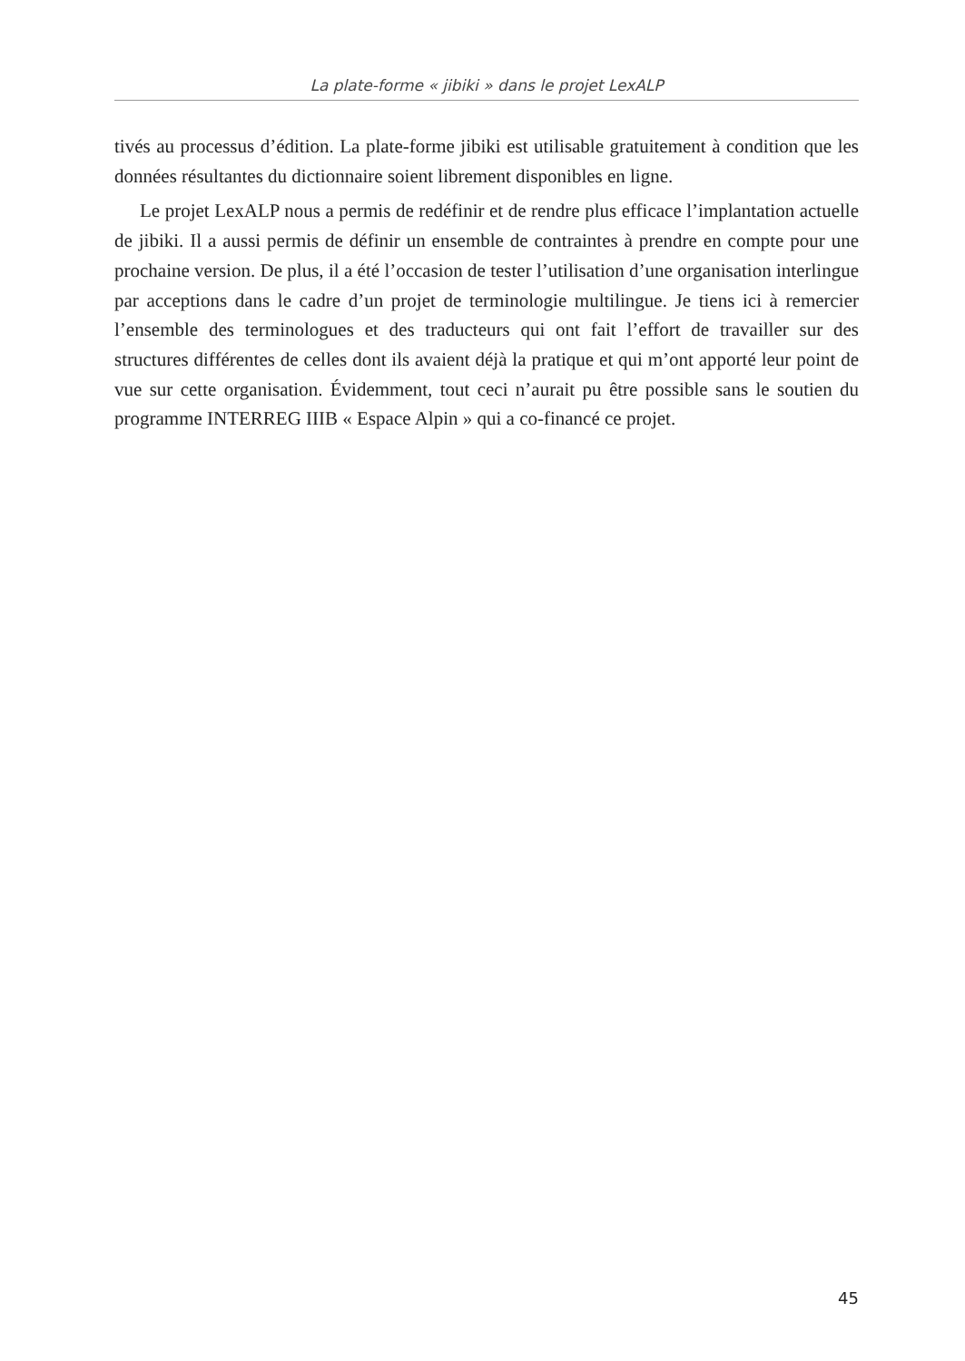La plate-forme « jibiki » dans le projet LexALP
tivés au processus d’édition. La plate-forme jibiki est utilisable gratuitement à condition que les données résultantes du dictionnaire soient librement disponibles en ligne.
Le projet LexALP nous a permis de redéfinir et de rendre plus efficace l’implantation actuelle de jibiki. Il a aussi permis de définir un ensemble de contraintes à prendre en compte pour une prochaine version. De plus, il a été l’occasion de tester l’utilisation d’une organisation interlingue par acceptions dans le cadre d’un projet de terminologie multilingue. Je tiens ici à remercier l’ensemble des terminologues et des traducteurs qui ont fait l’effort de travailler sur des structures différentes de celles dont ils avaient déjà la pratique et qui m’ont apporté leur point de vue sur cette organisation. Évidemment, tout ceci n’aurait pu être possible sans le soutien du programme INTERREG IIIB « Espace Alpin » qui a co-financé ce projet.
45